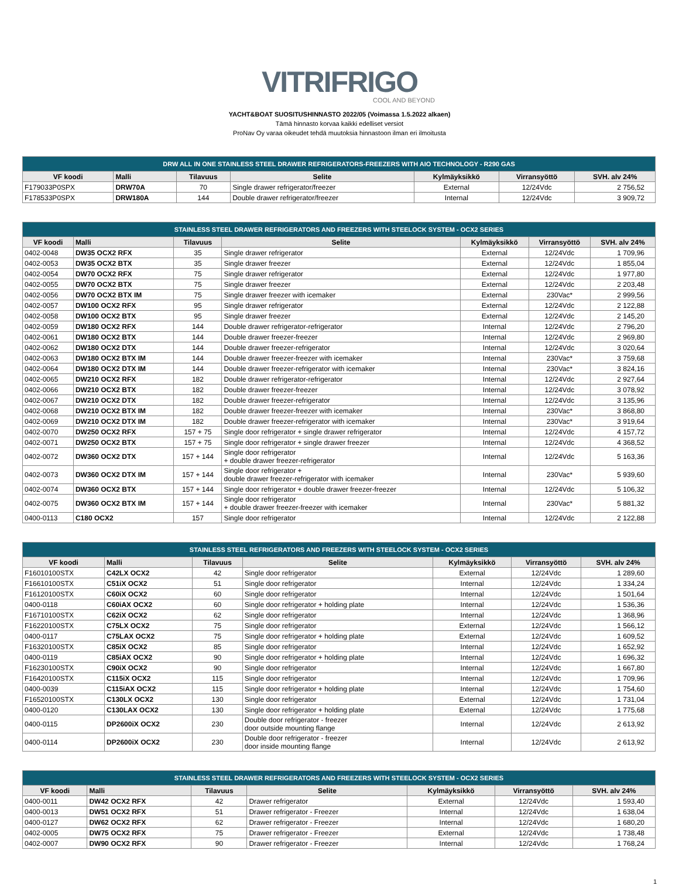VITRIFRIGO
COOL AND BEYOND
YACHT&BOAT SUOSITUSHINNASTO 2022/05 (Voimassa 1.5.2022 alkaen)
Tämä hinnasto korvaa kaikki edelliset versiot
ProNav Oy varaa oikeudet tehdä muutoksia hinnastoon ilman eri ilmoitusta
| DRW ALL IN ONE STAINLESS STEEL DRAWER REFRIGERATORS-FREEZERS WITH AIO TECHNOLOGY - R290 GAS | | | | | | |
| --- | --- | --- | --- | --- | --- | --- |
| VF koodi | Malli | Tilavuus | Selite | Kylmäyksikkö | Virransyöttö | SVH. alv 24% |
| F179033P0SPX | DRW70A | 70 | Single drawer refrigerator/freezer | External | 12/24Vdc | 2 756,52 |
| F178533P0SPX | DRW180A | 144 | Double drawer refrigerator/freezer | Internal | 12/24Vdc | 3 909,72 |
| STAINLESS STEEL DRAWER REFRIGERATORS AND FREEZERS WITH STEELOCK SYSTEM - OCX2 SERIES | | | | | | |
| --- | --- | --- | --- | --- | --- | --- |
| VF koodi | Malli | Tilavuus | Selite | Kylmäyksikkö | Virransyöttö | SVH. alv 24% |
| 0402-0048 | DW35 OCX2 RFX | 35 | Single drawer refrigerator | External | 12/24Vdc | 1 709,96 |
| 0402-0053 | DW35 OCX2 BTX | 35 | Single drawer freezer | External | 12/24Vdc | 1 855,04 |
| 0402-0054 | DW70 OCX2 RFX | 75 | Single drawer refrigerator | External | 12/24Vdc | 1 977,80 |
| 0402-0055 | DW70 OCX2 BTX | 75 | Single drawer freezer | External | 12/24Vdc | 2 203,48 |
| 0402-0056 | DW70 OCX2 BTX IM | 75 | Single drawer freezer with icemaker | External | 230Vac* | 2 999,56 |
| 0402-0057 | DW100 OCX2 RFX | 95 | Single drawer refrigerator | External | 12/24Vdc | 2 122,88 |
| 0402-0058 | DW100 OCX2 BTX | 95 | Single drawer freezer | External | 12/24Vdc | 2 145,20 |
| 0402-0059 | DW180 OCX2 RFX | 144 | Double drawer refrigerator-refrigerator | Internal | 12/24Vdc | 2 796,20 |
| 0402-0061 | DW180 OCX2 BTX | 144 | Double drawer freezer-freezer | Internal | 12/24Vdc | 2 969,80 |
| 0402-0062 | DW180 OCX2 DTX | 144 | Double drawer freezer-refrigerator | Internal | 12/24Vdc | 3 020,64 |
| 0402-0063 | DW180 OCX2 BTX IM | 144 | Double drawer freezer-freezer with icemaker | Internal | 230Vac* | 3 759,68 |
| 0402-0064 | DW180 OCX2 DTX IM | 144 | Double drawer freezer-refrigerator with icemaker | Internal | 230Vac* | 3 824,16 |
| 0402-0065 | DW210 OCX2 RFX | 182 | Double drawer refrigerator-refrigerator | Internal | 12/24Vdc | 2 927,64 |
| 0402-0066 | DW210 OCX2 BTX | 182 | Double drawer freezer-freezer | Internal | 12/24Vdc | 3 078,92 |
| 0402-0067 | DW210 OCX2 DTX | 182 | Double drawer freezer-refrigerator | Internal | 12/24Vdc | 3 135,96 |
| 0402-0068 | DW210 OCX2 BTX IM | 182 | Double drawer freezer-freezer with icemaker | Internal | 230Vac* | 3 868,80 |
| 0402-0069 | DW210 OCX2 DTX IM | 182 | Double drawer freezer-refrigerator with icemaker | Internal | 230Vac* | 3 919,64 |
| 0402-0070 | DW250 OCX2 RFX | 157 + 75 | Single door refrigerator + single drawer refrigerator | Internal | 12/24Vdc | 4 157,72 |
| 0402-0071 | DW250 OCX2 BTX | 157 + 75 | Single door refrigerator + single drawer freezer | Internal | 12/24Vdc | 4 368,52 |
| 0402-0072 | DW360 OCX2 DTX | 157 + 144 | Single door refrigerator + double drawer freezer-refrigerator | Internal | 12/24Vdc | 5 163,36 |
| 0402-0073 | DW360 OCX2 DTX IM | 157 + 144 | Single door refrigerator + double drawer freezer-refrigerator with icemaker | Internal | 230Vac* | 5 939,60 |
| 0402-0074 | DW360 OCX2 BTX | 157 + 144 | Single door refrigerator + double drawer freezer-freezer | Internal | 12/24Vdc | 5 106,32 |
| 0402-0075 | DW360 OCX2 BTX IM | 157 + 144 | Single door refrigerator + double drawer freezer-freezer with icemaker | Internal | 230Vac* | 5 881,32 |
| 0400-0113 | C180 OCX2 | 157 | Single door refrigerator | Internal | 12/24Vdc | 2 122,88 |
| STAINLESS STEEL REFRIGERATORS AND FREEZERS WITH STEELOCK SYSTEM - OCX2 SERIES | | | | | | |
| --- | --- | --- | --- | --- | --- | --- |
| VF koodi | Malli | Tilavuus | Selite | Kylmäyksikkö | Virransyöttö | SVH. alv 24% |
| F16010100STX | C42LX OCX2 | 42 | Single door refrigerator | External | 12/24Vdc | 1 289,60 |
| F16610100STX | C51iX OCX2 | 51 | Single door refrigerator | Internal | 12/24Vdc | 1 334,24 |
| F16120100STX | C60iX OCX2 | 60 | Single door refrigerator | Internal | 12/24Vdc | 1 501,64 |
| 0400-0118 | C60iAX OCX2 | 60 | Single door refrigerator + holding plate | Internal | 12/24Vdc | 1 536,36 |
| F16710100STX | C62iX OCX2 | 62 | Single door refrigerator | Internal | 12/24Vdc | 1 368,96 |
| F16220100STX | C75LX OCX2 | 75 | Single door refrigerator | External | 12/24Vdc | 1 566,12 |
| 0400-0117 | C75LAX OCX2 | 75 | Single door refrigerator + holding plate | External | 12/24Vdc | 1 609,52 |
| F16320100STX | C85iX OCX2 | 85 | Single door refrigerator | Internal | 12/24Vdc | 1 652,92 |
| 0400-0119 | C85iAX OCX2 | 90 | Single door refrigerator + holding plate | Internal | 12/24Vdc | 1 696,32 |
| F16230100STX | C90iX OCX2 | 90 | Single door refrigerator | Internal | 12/24Vdc | 1 667,80 |
| F16420100STX | C115iX OCX2 | 115 | Single door refrigerator | Internal | 12/24Vdc | 1 709,96 |
| 0400-0039 | C115iAX OCX2 | 115 | Single door refrigerator + holding plate | Internal | 12/24Vdc | 1 754,60 |
| F16520100STX | C130LX OCX2 | 130 | Single door refrigerator | External | 12/24Vdc | 1 731,04 |
| 0400-0120 | C130LAX OCX2 | 130 | Single door refrigerator + holding plate | External | 12/24Vdc | 1 775,68 |
| 0400-0115 | DP2600iX OCX2 | 230 | Double door refrigerator - freezer door outside mounting flange | Internal | 12/24Vdc | 2 613,92 |
| 0400-0114 | DP2600iX OCX2 | 230 | Double door refrigerator - freezer door inside mounting flange | Internal | 12/24Vdc | 2 613,92 |
| STAINLESS STEEL DRAWER REFRIGERATORS AND FREEZERS WITH STEELOCK SYSTEM - OCX2 SERIES | | | | | | |
| --- | --- | --- | --- | --- | --- | --- |
| VF koodi | Malli | Tilavuus | Selite | Kylmäyksikkö | Virransyöttö | SVH. alv 24% |
| 0400-0011 | DW42 OCX2 RFX | 42 | Drawer refrigerator | External | 12/24Vdc | 1 593,40 |
| 0400-0013 | DW51 OCX2 RFX | 51 | Drawer refrigerator - Freezer | Internal | 12/24Vdc | 1 638,04 |
| 0400-0127 | DW62 OCX2 RFX | 62 | Drawer refrigerator - Freezer | Internal | 12/24Vdc | 1 680,20 |
| 0402-0005 | DW75 OCX2 RFX | 75 | Drawer refrigerator - Freezer | External | 12/24Vdc | 1 738,48 |
| 0402-0007 | DW90 OCX2 RFX | 90 | Drawer refrigerator - Freezer | Internal | 12/24Vdc | 1 768,24 |
1